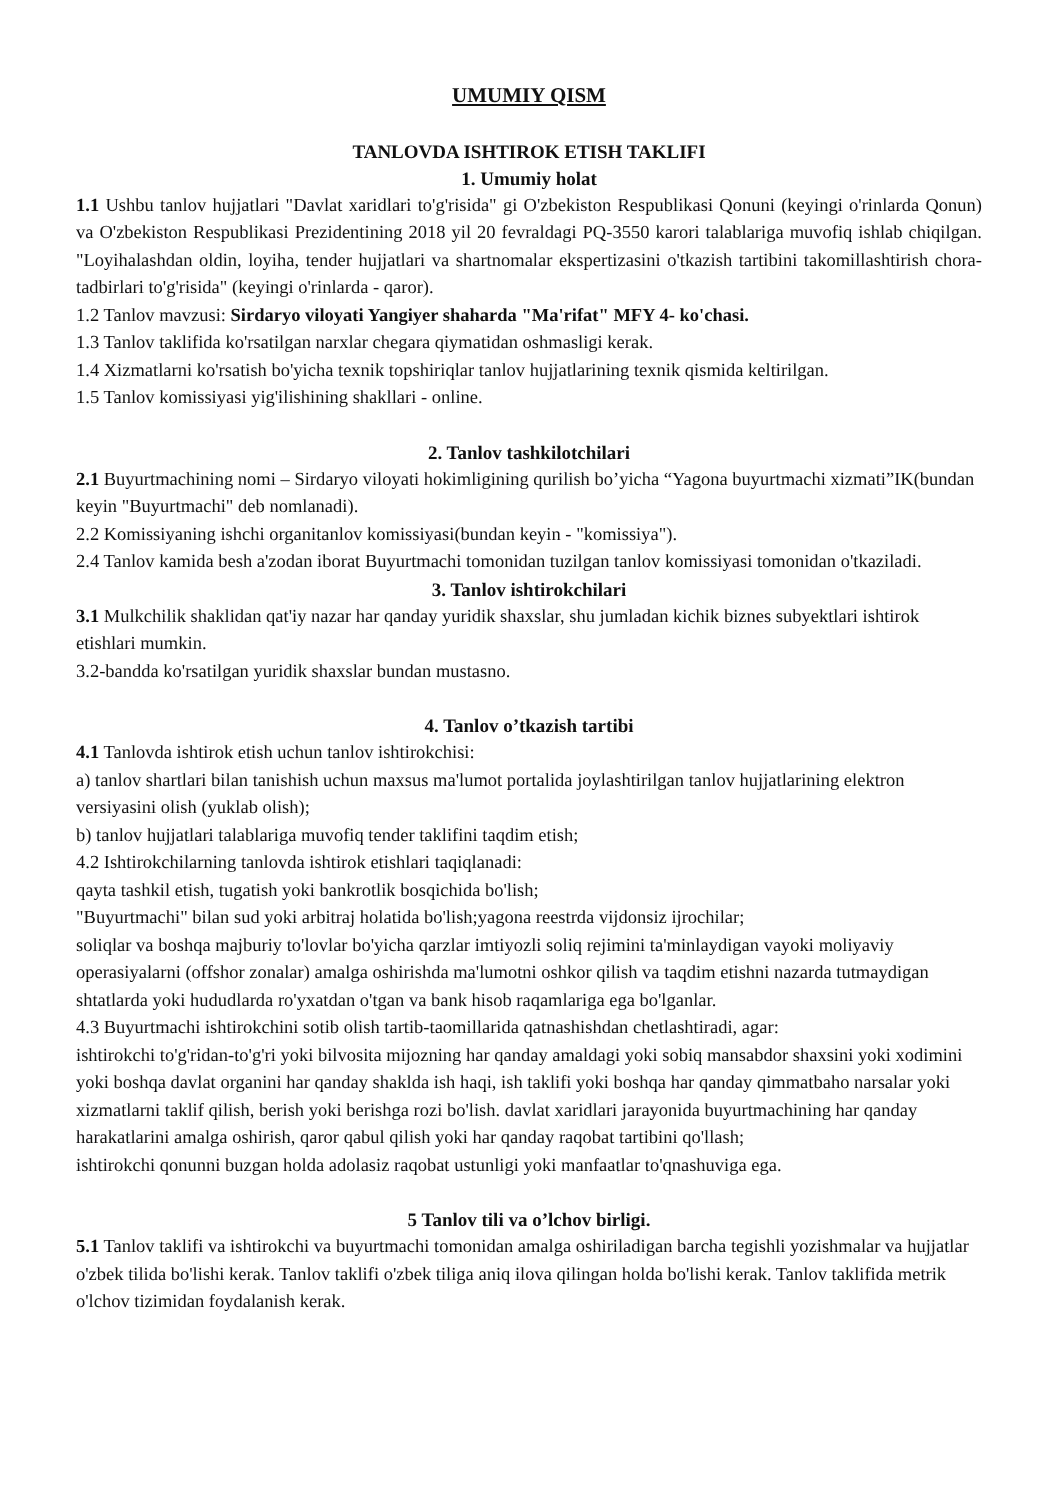UMUMIY QISM
TANLOVDA ISHTIROK ETISH TAKLIFI
1. Umumiy holat
1.1 Ushbu tanlov hujjatlari "Davlat xaridlari to'g'risida" gi O'zbekiston Respublikasi Qonuni (keyingi o'rinlarda Qonun) va O'zbekiston Respublikasi Prezidentining 2018 yil 20 fevraldagi PQ-3550 karori talablariga muvofiq ishlab chiqilgan. "Loyihalashdan oldin, loyiha, tender hujjatlari va shartnomalar ekspertizasini o'tkazish tartibini takomillashtirish chora-tadbirlari to'g'risida" (keyingi o'rinlarda - qaror).
1.2 Tanlov mavzusi: Sirdaryo viloyati Yangiyer shaharda "Ma'rifat" MFY 4- ko'chasi.
1.3 Tanlov taklifida ko'rsatilgan narxlar chegara qiymatidan oshmasligi kerak.
1.4 Xizmatlarni ko'rsatish bo'yicha texnik topshiriqlar tanlov hujjatlarining texnik qismida keltirilgan.
1.5 Tanlov komissiyasi yig'ilishining shakllari - online.
2. Tanlov tashkilotchilari
2.1 Buyurtmachining nomi – Sirdaryo viloyati hokimligining qurilish bo’yicha “Yagona buyurtmachi xizmati”IK(bundan keyin "Buyurtmachi" deb nomlanadi).
2.2 Komissiyaning ishchi organitanlov komissiyasi(bundan keyin - "komissiya").
2.4 Tanlov kamida besh a'zodan iborat Buyurtmachi tomonidan tuzilgan tanlov komissiyasi tomonidan o'tkaziladi.
3. Tanlov ishtirokchilari
3.1 Mulkchilik shaklidan qat'iy nazar har qanday yuridik shaxslar, shu jumladan kichik biznes subyektlari ishtirok etishlari mumkin.
3.2-bandda ko'rsatilgan yuridik shaxslar bundan mustasno.
4. Tanlov o’tkazish tartibi
4.1 Tanlovda ishtirok etish uchun tanlov ishtirokchisi:
a) tanlov shartlari bilan tanishish uchun maxsus ma'lumot portalida joylashtirilgan tanlov hujjatlarining elektron versiyasini olish (yuklab olish);
b) tanlov hujjatlari talablariga muvofiq tender taklifini taqdim etish;
4.2 Ishtirokchilarning tanlovda ishtirok etishlari taqiqlanadi:
qayta tashkil etish, tugatish yoki bankrotlik bosqichida bo'lish;
"Buyurtmachi" bilan sud yoki arbitraj holatida bo'lish;yagona reestrda vijdonsiz ijrochilar;
soliqlar va boshqa majburiy to'lovlar bo'yicha qarzlar imtiyozli soliq rejimini ta'minlaydigan vayoki moliyaviy operasiyalarni (offshor zonalar) amalga oshirishda ma'lumotni oshkor qilish va taqdim etishni nazarda tutmaydigan shtatlarda yoki hududlarda ro'yxatdan o'tgan va bank hisob raqamlariga ega bo'lganlar.
4.3 Buyurtmachi ishtirokchini sotib olish tartib-taomillarida qatnashishdan chetlashtiradi, agar:
ishtirokchi to'g'ridan-to'g'ri yoki bilvosita mijozning har qanday amaldagi yoki sobiq mansabdor shaxsini yoki xodimini yoki boshqa davlat organini har qanday shaklda ish haqi, ish taklifi yoki boshqa har qanday qimmatbaho narsalar yoki xizmatlarni taklif qilish, berish yoki berishga rozi bo'lish. davlat xaridlari jarayonida buyurtmachining har qanday harakatlarini amalga oshirish, qaror qabul qilish yoki har qanday raqobat tartibini qo'llash;
ishtirokchi qonunni buzgan holda adolasiz raqobat ustunligi yoki manfaatlar to'qnashuviga ega.
5 Tanlov tili va o’lchov birligi.
5.1 Tanlov taklifi va ishtirokchi va buyurtmachi tomonidan amalga oshiriladigan barcha tegishli yozishmalar va hujjatlar o'zbek tilida bo'lishi kerak. Tanlov taklifi o'zbek tiliga aniq ilova qilingan holda bo'lishi kerak. Tanlov taklifida metrik o'lchov tizimidan foydalanish kerak.